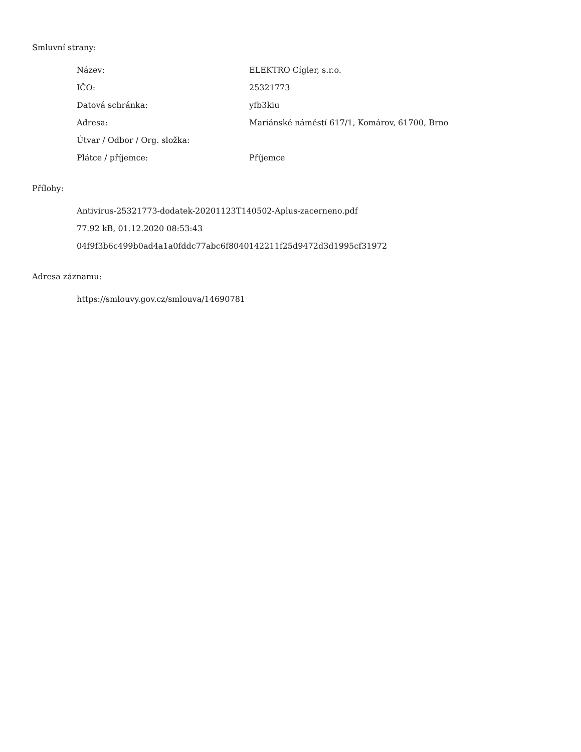Smluvní strany:
| Název: | ELEKTRO Cígler, s.r.o. |
| IČO: | 25321773 |
| Datová schránka: | yfb3kiu |
| Adresa: | Mariánské náměstí 617/1, Komárov, 61700, Brno |
| Útvar / Odbor / Org. složka: | |
| Plátce / příjemce: | Příjemce |
Přílohy:
Antivirus-25321773-dodatek-20201123T140502-Aplus-zacerneno.pdf
77.92 kB, 01.12.2020 08:53:43
04f9f3b6c499b0ad4a1a0fddc77abc6f8040142211f25d9472d3d1995cf31972
Adresa záznamu:
https://smlouvy.gov.cz/smlouva/14690781